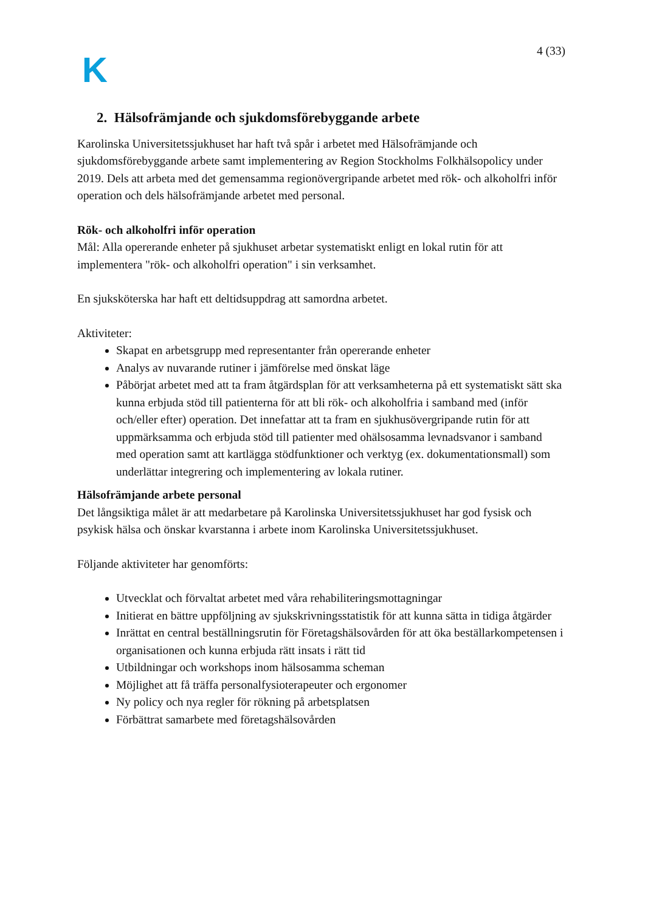K
4 (33)
2. Hälsofrämjande och sjukdomsförebyggande arbete
Karolinska Universitetssjukhuset har haft två spår i arbetet med Hälsofrämjande och sjukdomsförebyggande arbete samt implementering av Region Stockholms Folkhälsopolicy under 2019. Dels att arbeta med det gemensamma regionövergripande arbetet med rök- och alkoholfri inför operation och dels hälsofrämjande arbetet med personal.
Rök- och alkoholfri inför operation
Mål: Alla opererande enheter på sjukhuset arbetar systematiskt enligt en lokal rutin för att implementera "rök- och alkoholfri operation" i sin verksamhet.
En sjuksköterska har haft ett deltidsuppdrag att samordna arbetet.
Aktiviteter:
Skapat en arbetsgrupp med representanter från opererande enheter
Analys av nuvarande rutiner i jämförelse med önskat läge
Påbörjat arbetet med att ta fram åtgärdsplan för att verksamheterna på ett systematiskt sätt ska kunna erbjuda stöd till patienterna för att bli rök- och alkoholfria i samband med (inför och/eller efter) operation. Det innefattar att ta fram en sjukhusövergripande rutin för att uppmärksamma och erbjuda stöd till patienter med ohälsosamma levnadsvanor i samband med operation samt att kartlägga stödfunktioner och verktyg (ex. dokumentationsmall) som underlättar integrering och implementering av lokala rutiner.
Hälsofrämjande arbete personal
Det långsiktiga målet är att medarbetare på Karolinska Universitetssjukhuset har god fysisk och psykisk hälsa och önskar kvarstanna i arbete inom Karolinska Universitetssjukhuset.
Följande aktiviteter har genomförts:
Utvecklat och förvaltat arbetet med våra rehabiliteringsmottagningar
Initierat en bättre uppföljning av sjukskrivningsstatistik för att kunna sätta in tidiga åtgärder
Inrättat en central beställningsrutin för Företagshälsovården för att öka beställarkompetensen i organisationen och kunna erbjuda rätt insats i rätt tid
Utbildningar och workshops inom hälsosamma scheman
Möjlighet att få träffa personalfysioterapeuter och ergonomer
Ny policy och nya regler för rökning på arbetsplatsen
Förbättrat samarbete med företagshälsovården